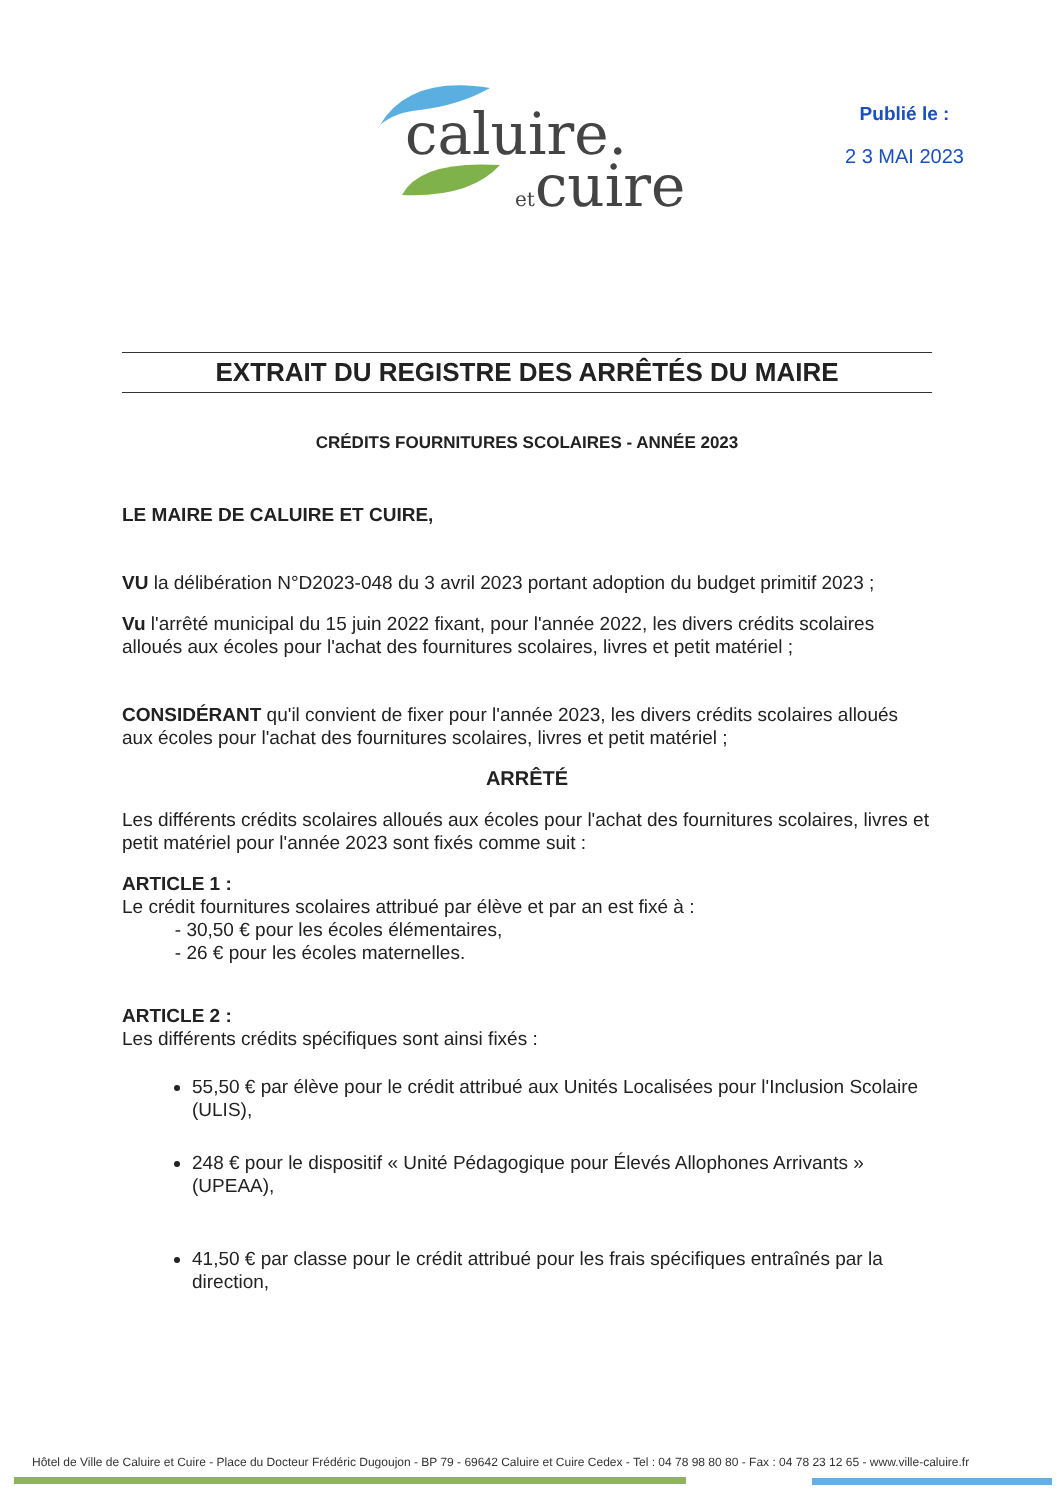caluire.
etcuire
Publié le :
2 3 MAI 2023
EXTRAIT DU REGISTRE DES ARRÊTÉS DU MAIRE
CRÉDITS FOURNITURES SCOLAIRES - ANNÉE 2023
LE MAIRE DE CALUIRE ET CUIRE,
VU la délibération N°D2023-048 du 3 avril 2023 portant adoption du budget primitif 2023 ;
Vu l'arrêté municipal du 15 juin 2022 fixant, pour l'année 2022, les divers crédits scolaires alloués aux écoles pour l'achat des fournitures scolaires, livres et petit matériel ;
CONSIDÉRANT qu'il convient de fixer pour l'année 2023, les divers crédits scolaires alloués aux écoles pour l'achat des fournitures scolaires, livres et petit matériel ;
ARRÊTÉ
Les différents crédits scolaires alloués aux écoles pour l'achat des fournitures scolaires, livres et petit matériel pour l'année 2023 sont fixés comme suit :
ARTICLE 1 :
Le crédit fournitures scolaires attribué par élève et par an est fixé à :
- 30,50 € pour les écoles élémentaires,
- 26 € pour les écoles maternelles.
ARTICLE 2 :
Les différents crédits spécifiques sont ainsi fixés :
55,50 € par élève pour le crédit attribué aux Unités Localisées pour l'Inclusion Scolaire (ULIS),
248 € pour le dispositif « Unité Pédagogique pour Élevés Allophones Arrivants » (UPEAA),
41,50 € par classe pour le crédit attribué pour les frais spécifiques entraînés par la direction,
Hôtel de Ville de Caluire et Cuire - Place du Docteur Frédéric Dugoujon - BP 79 - 69642 Caluire et Cuire Cedex - Tel : 04 78 98 80 80 - Fax : 04 78 23 12 65 - www.ville-caluire.fr